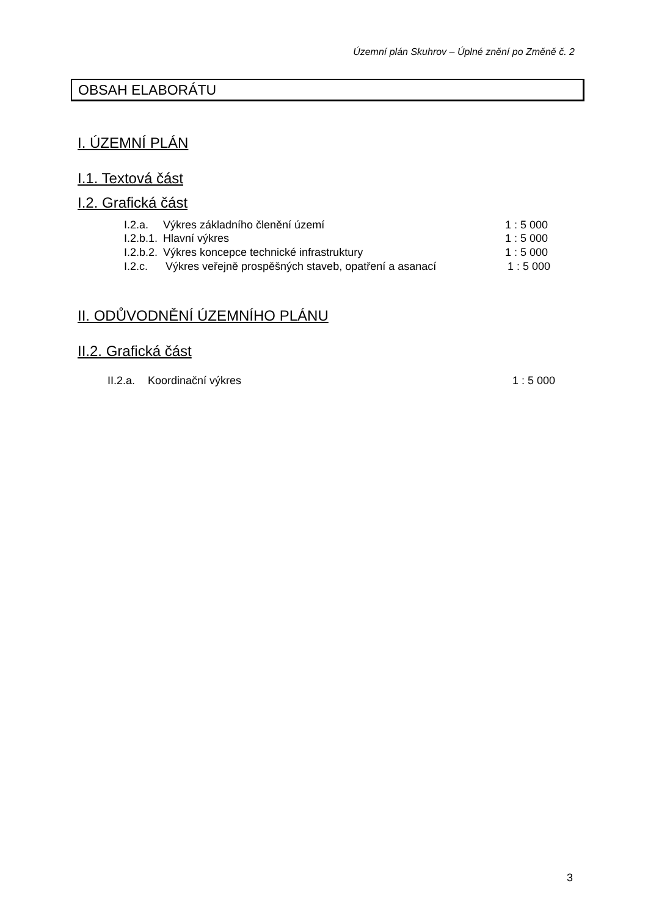Územní plán Skuhrov – Úplné znění po Změně č. 2
OBSAH ELABORÁTU
I. ÚZEMNÍ PLÁN
I.1. Textová část
I.2. Grafická část
I.2.a. Výkres základního členění území 1 : 5 000
I.2.b.1. Hlavní výkres 1 : 5 000
I.2.b.2. Výkres koncepce technické infrastruktury 1 : 5 000
I.2.c. Výkres veřejně prospěšných staveb, opatření a asanací 1 : 5 000
II. ODŮVODNĚNÍ ÚZEMNÍHO PLÁNU
II.2. Grafická část
II.2.a. Koordinační výkres 1 : 5 000
3